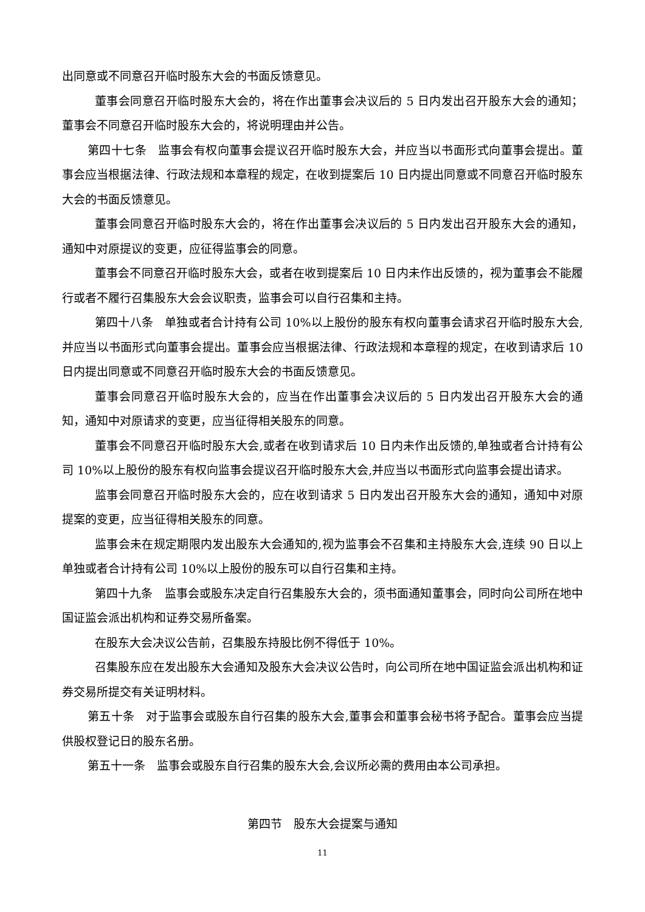出同意或不同意召开临时股东大会的书面反馈意见。
董事会同意召开临时股东大会的，将在作出董事会决议后的 5 日内发出召开股东大会的通知；董事会不同意召开临时股东大会的，将说明理由并公告。
第四十七条　监事会有权向董事会提议召开临时股东大会，并应当以书面形式向董事会提出。董事会应当根据法律、行政法规和本章程的规定，在收到提案后 10 日内提出同意或不同意召开临时股东大会的书面反馈意见。
董事会同意召开临时股东大会的，将在作出董事会决议后的 5 日内发出召开股东大会的通知，通知中对原提议的变更，应征得监事会的同意。
董事会不同意召开临时股东大会，或者在收到提案后 10 日内未作出反馈的，视为董事会不能履行或者不履行召集股东大会会议职责，监事会可以自行召集和主持。
第四十八条　单独或者合计持有公司 10%以上股份的股东有权向董事会请求召开临时股东大会,并应当以书面形式向董事会提出。董事会应当根据法律、行政法规和本章程的规定，在收到请求后 10 日内提出同意或不同意召开临时股东大会的书面反馈意见。
董事会同意召开临时股东大会的，应当在作出董事会决议后的 5 日内发出召开股东大会的通知，通知中对原请求的变更，应当征得相关股东的同意。
董事会不同意召开临时股东大会,或者在收到请求后 10 日内未作出反馈的,单独或者合计持有公司 10%以上股份的股东有权向监事会提议召开临时股东大会,并应当以书面形式向监事会提出请求。
监事会同意召开临时股东大会的，应在收到请求 5 日内发出召开股东大会的通知，通知中对原提案的变更，应当征得相关股东的同意。
监事会未在规定期限内发出股东大会通知的,视为监事会不召集和主持股东大会,连续 90 日以上单独或者合计持有公司 10%以上股份的股东可以自行召集和主持。
第四十九条　监事会或股东决定自行召集股东大会的，须书面通知董事会，同时向公司所在地中国证监会派出机构和证券交易所备案。
在股东大会决议公告前，召集股东持股比例不得低于 10%。
召集股东应在发出股东大会通知及股东大会决议公告时，向公司所在地中国证监会派出机构和证券交易所提交有关证明材料。
第五十条　对于监事会或股东自行召集的股东大会,董事会和董事会秘书将予配合。董事会应当提供股权登记日的股东名册。
第五十一条　监事会或股东自行召集的股东大会,会议所必需的费用由本公司承担。
第四节　股东大会提案与通知
11